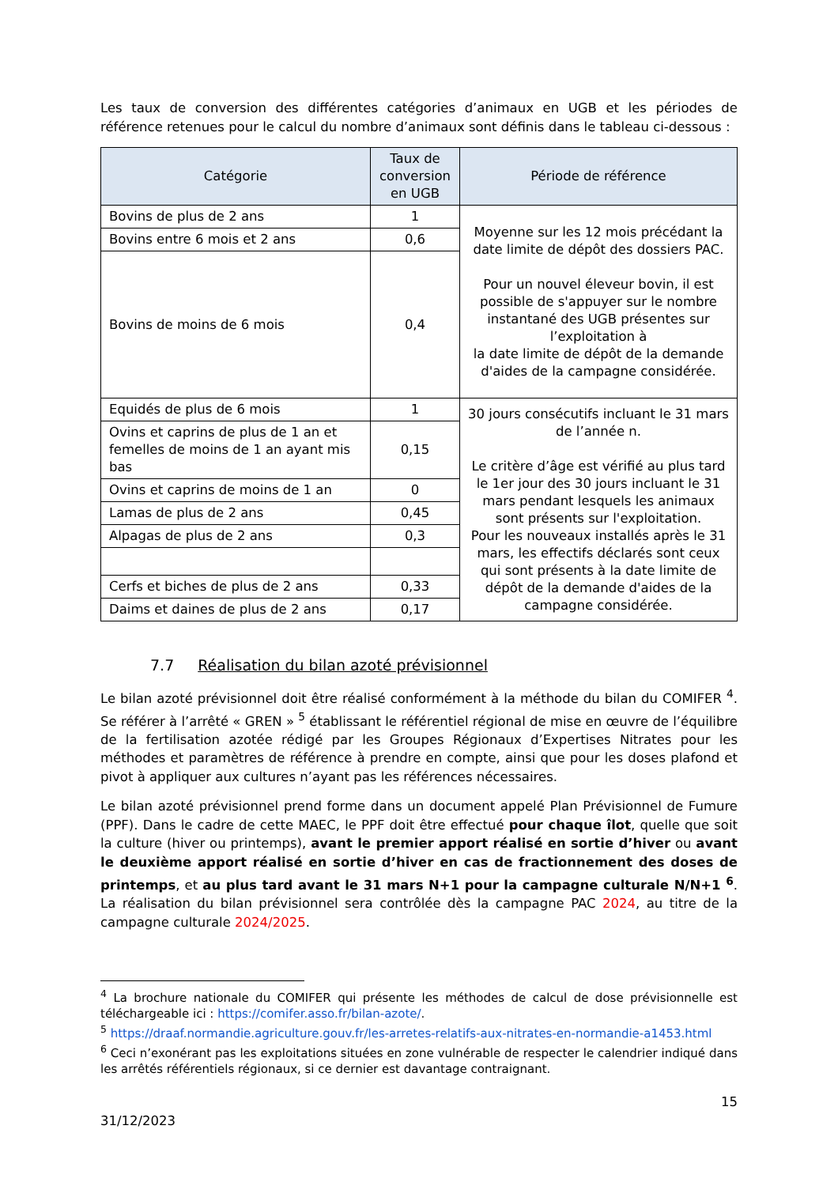Les taux de conversion des différentes catégories d’animaux en UGB et les périodes de référence retenues pour le calcul du nombre d’animaux sont définis dans le tableau ci-dessous :
| Catégorie | Taux de conversion en UGB | Période de référence |
| --- | --- | --- |
| Bovins de plus de 2 ans | 1 | Moyenne sur les 12 mois précédant la date limite de dépôt des dossiers PAC. Pour un nouvel éleveur bovin, il est possible de s'appuyer sur le nombre instantané des UGB présentes sur l’exploitation à la date limite de dépôt de la demande d'aides de la campagne considérée. |
| Bovins entre 6 mois et 2 ans | 0,6 | |
| Bovins de moins de 6 mois | 0,4 | |
| Equidés de plus de 6 mois | 1 | 30 jours consécutifs incluant le 31 mars de l’année n. Le critère d’âge est vérifié au plus tard le 1er jour des 30 jours incluant le 31 mars pendant lesquels les animaux sont présents sur l'exploitation. Pour les nouveaux installés après le 31 mars, les effectifs déclarés sont ceux qui sont présents à la date limite de dépôt de la demande d'aides de la campagne considérée. |
| Ovins et caprins de plus de 1 an et femelles de moins de 1 an ayant mis bas | 0,15 | |
| Ovins et caprins de moins de 1 an | 0 | |
| Lamas de plus de 2 ans | 0,45 | |
| Alpagas de plus de 2 ans | 0,3 | |
| Cerfs et biches de plus de 2 ans | 0,33 | |
| Daims et daines de plus de 2 ans | 0,17 | |
7.7 Réalisation du bilan azoté prévisionnel
Le bilan azoté prévisionnel doit être réalisé conformément à la méthode du bilan du COMIFER <sup>4</sup>. Se référer à l’arrêté « GREN » <sup>5</sup> établissant le référentiel régional de mise en œuvre de l’équilibre de la fertilisation azotée rédigé par les Groupes Régionaux d’Expertises Nitrates pour les méthodes et paramètres de référence à prendre en compte, ainsi que pour les doses plafond et pivot à appliquer aux cultures n’ayant pas les références nécessaires.
Le bilan azoté prévisionnel prend forme dans un document appelé Plan Prévisionnel de Fumure (PPF). Dans le cadre de cette MAEC, le PPF doit être effectué pour chaque îlot, quelle que soit la culture (hiver ou printemps), avant le premier apport réalisé en sortie d’hiver ou avant le deuxième apport réalisé en sortie d’hiver en cas de fractionnement des doses de printemps, et au plus tard avant le 31 mars N+1 pour la campagne culturale N/N+1 <sup>6</sup>. La réalisation du bilan prévisionnel sera contrôlée dès la campagne PAC 2024, au titre de la campagne culturale 2024/2025.
<sup>4</sup> La brochure nationale du COMIFER qui présente les méthodes de calcul de dose prévisionnelle est téléchargeable ici : https://comifer.asso.fr/bilan-azote/.
<sup>5</sup> https://draaf.normandie.agriculture.gouv.fr/les-arretes-relatifs-aux-nitrates-en-normandie-a1453.html
<sup>6</sup> Ceci n’exonérant pas les exploitations situées en zone vulnérable de respecter le calendrier indiqué dans les arrêtés référentiels régionaux, si ce dernier est davantage contraignant.
15
31/12/2023